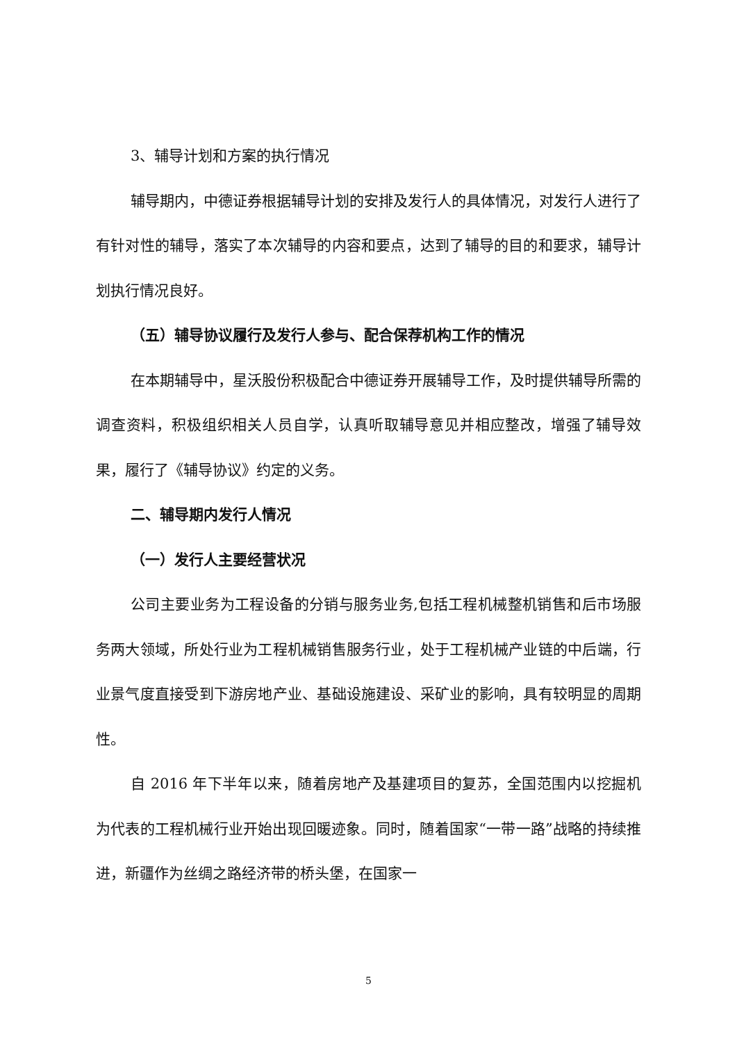3、辅导计划和方案的执行情况
辅导期内，中德证券根据辅导计划的安排及发行人的具体情况，对发行人进行了有针对性的辅导，落实了本次辅导的内容和要点，达到了辅导的目的和要求，辅导计划执行情况良好。
（五）辅导协议履行及发行人参与、配合保荐机构工作的情况
在本期辅导中，星沃股份积极配合中德证券开展辅导工作，及时提供辅导所需的调查资料，积极组织相关人员自学，认真听取辅导意见并相应整改，增强了辅导效果，履行了《辅导协议》约定的义务。
二、辅导期内发行人情况
（一）发行人主要经营状况
公司主要业务为工程设备的分销与服务业务,包括工程机械整机销售和后市场服务两大领域，所处行业为工程机械销售服务行业，处于工程机械产业链的中后端，行业景气度直接受到下游房地产业、基础设施建设、采矿业的影响，具有较明显的周期性。
自 2016 年下半年以来，随着房地产及基建项目的复苏，全国范围内以挖掘机为代表的工程机械行业开始出现回暖迹象。同时，随着国家“一带一路”战略的持续推进，新疆作为丝绸之路经济带的桥头堡，在国家一
5